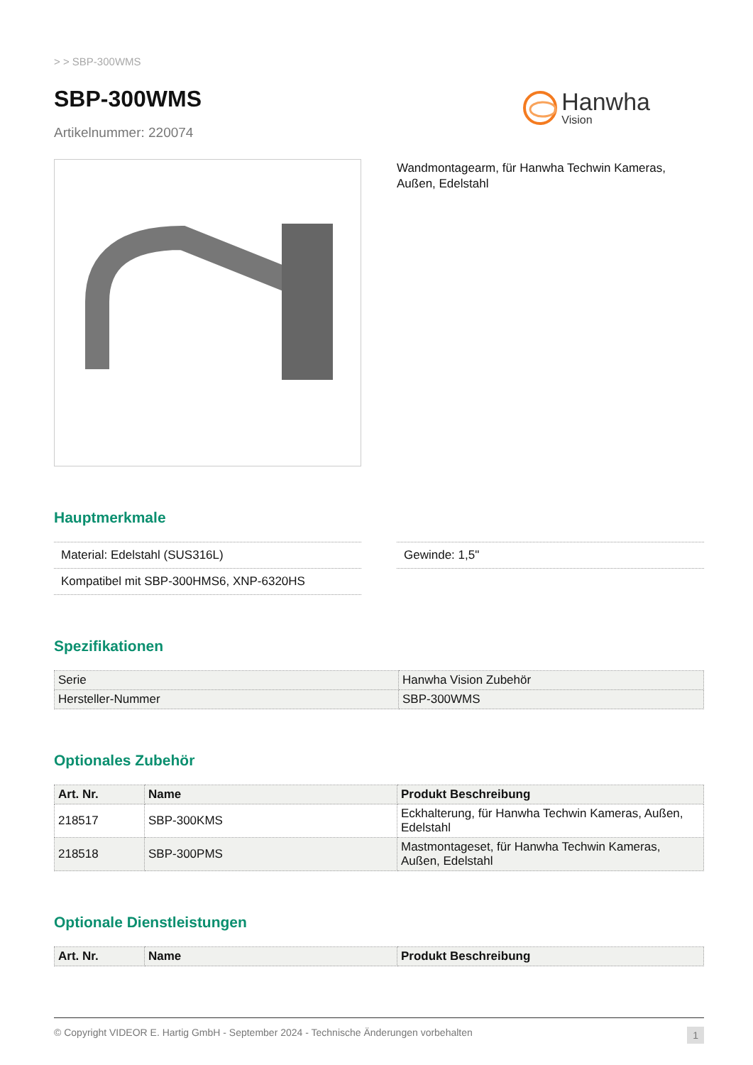> > SBP-300WMS
SBP-300WMS
Artikelnummer: 220074
Hanwha
Vision
Wandmontagearm, für Hanwha Techwin Kameras, Außen, Edelstahl
Hauptmerkmale
Material: Edelstahl (SUS316L)
Kompatibel mit SBP-300HMS6, XNP-6320HS
Gewinde: 1,5"
Spezifikationen
| Serie | Hanwha Vision Zubehör |
| Hersteller-Nummer | SBP-300WMS |
Optionales Zubehör
| Art. Nr. | Name | Produkt Beschreibung |
| --- | --- | --- |
| 218517 | SBP-300KMS | Eckhalterung, für Hanwha Techwin Kameras, Außen, Edelstahl |
| 218518 | SBP-300PMS | Mastmontageset, für Hanwha Techwin Kameras, Außen, Edelstahl |
Optionale Dienstleistungen
| Art. Nr. | Name | Produkt Beschreibung |
| --- | --- | --- |
© Copyright VIDEOR E. Hartig GmbH - September 2024 - Technische Änderungen vorbehalten 1